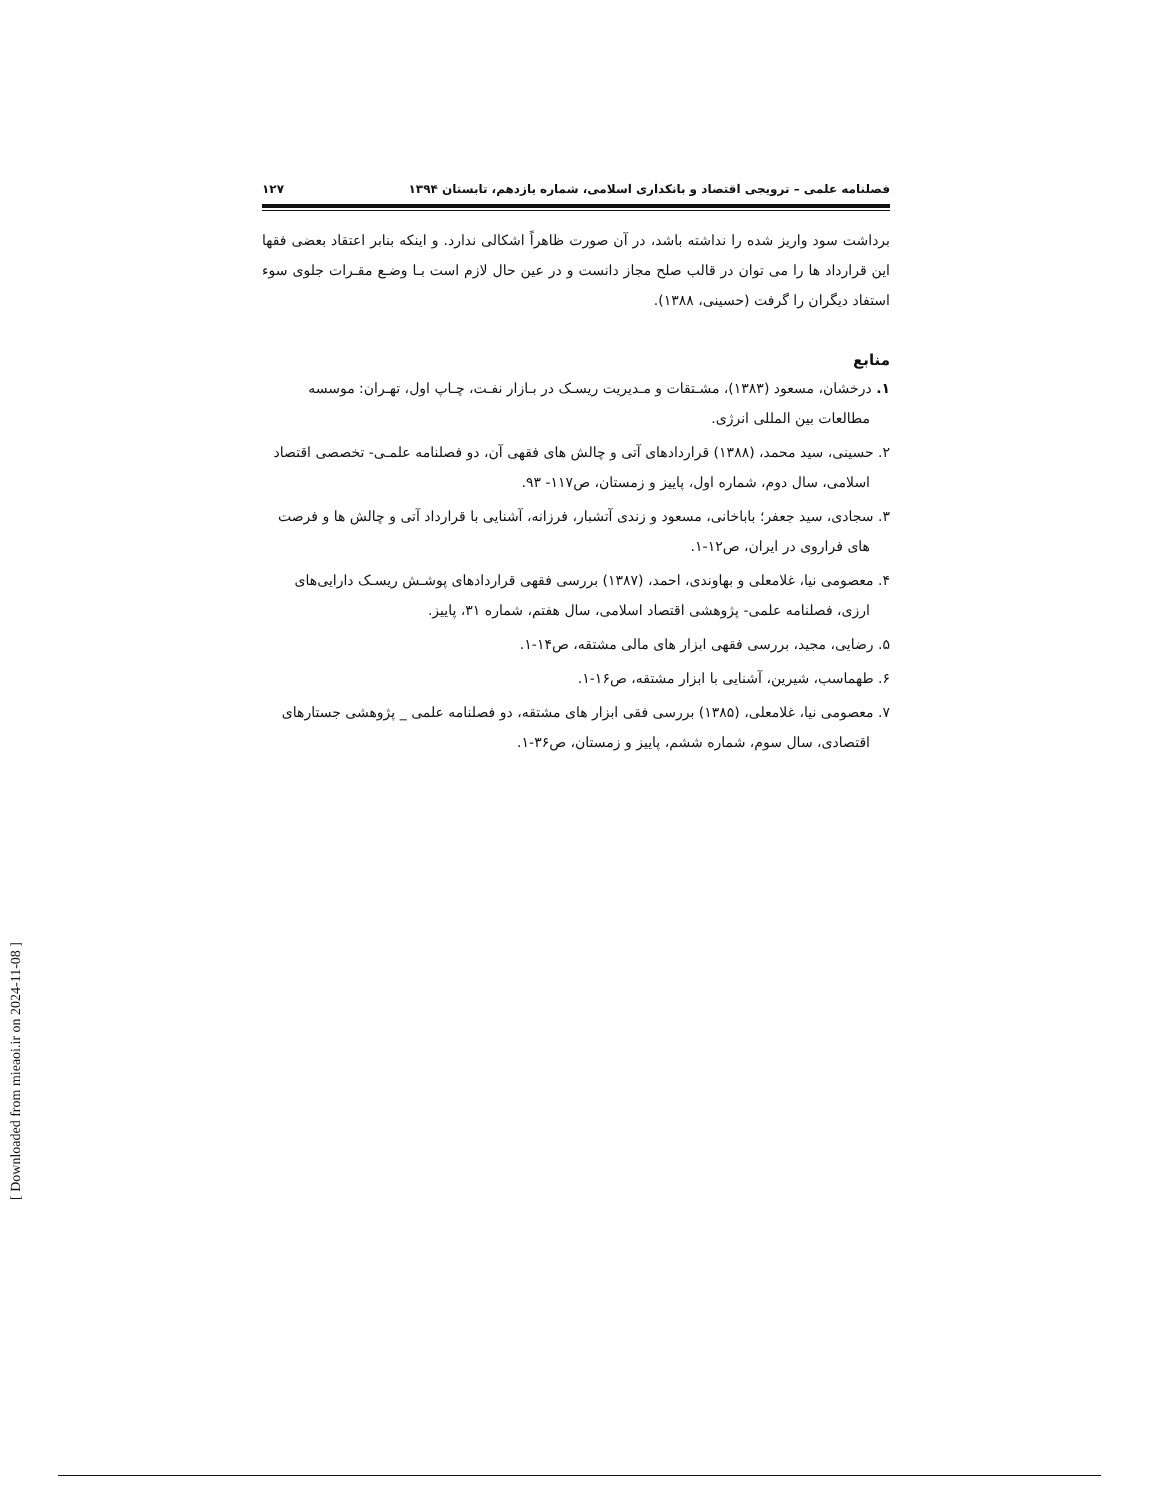فصلنامه علمی – ترویجی اقتصاد و بانکداری اسلامی، شماره یازدهم، تابستان ۱۳۹۴ ۱۲۷
برداشت سود واریز شده را نداشته باشد، در آن صورت ظاهراً اشکالی ندارد. و اینکه بنابر اعتقاد بعضی فقها این قرارداد ها را می توان در قالب صلح مجاز دانست و در عین حال لازم است بـا وضـع مقـرات جلوی سوء استفاد دیگران را گرفت (حسینی، ۱۳۸۸).
منابع
۱. درخشان، مسعود (۱۳۸۳)، مشـتقات و مـدیریت ریسـک در بـازار نفـت، چـاپ اول، تهـران: موسسه مطالعات بین المللی انرژی.
۲. حسینی، سید محمد، (۱۳۸۸) قراردادهای آتی و چالش های فقهی آن، دو فصلنامه علمـی- تخصصی اقتصاد اسلامی، سال دوم، شماره اول، پاییز و زمستان، ص۱۱۷- ۹۳.
۳. سجادی، سید جعفر؛ باباخانی، مسعود و زندی آتشبار، فرزانه، آشنایی با قرارداد آتی و چالش ها و فرصت های فراروی در ایران، ص۱۲-۱.
۴. معصومی نیا، غلامعلی و بهاوندی، احمد، (۱۳۸۷) بررسی فقهی قراردادهای پوشـش ریسـک دارایی‌های ارزی، فصلنامه علمی- پژوهشی اقتصاد اسلامی، سال هفتم، شماره ۳۱، پاییز.
۵. رضایی، مجید، بررسی فقهی ابزار های مالی مشتقه، ص۱۴-۱.
۶. طهماسب، شیرین، آشنایی با ابزار مشتقه، ص۱۶-۱.
۷. معصومی نیا، غلامعلی، (۱۳۸۵) بررسی فقی ابزار های مشتقه، دو فصلنامه علمی _ پژوهشی جستارهای اقتصادی، سال سوم، شماره ششم، پاییز و زمستان، ص۳۶-۱.
[ Downloaded from mieaoi.ir on 2024-11-08 ]